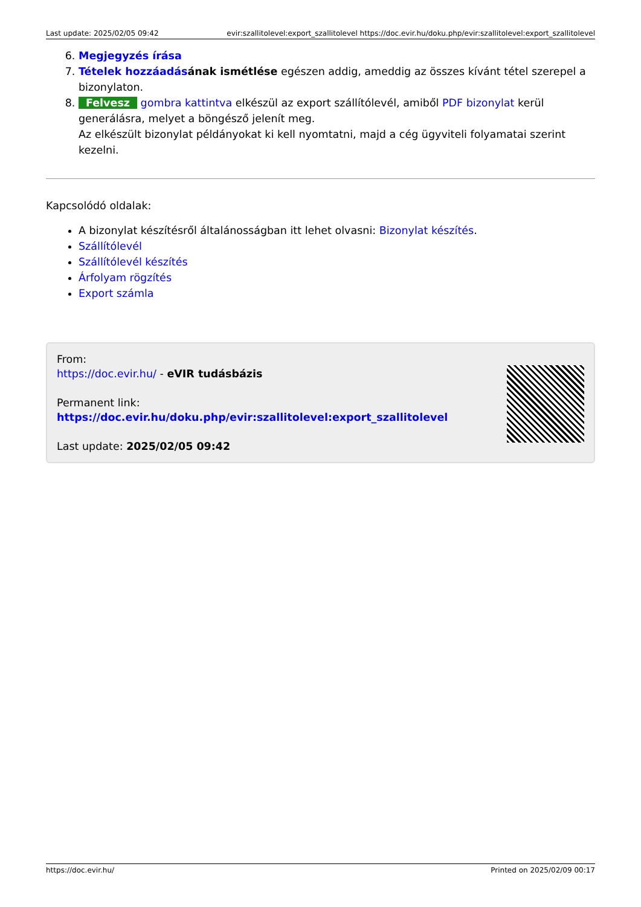Last update: 2025/02/05 09:42 evir:szallitolevel:export_szallitolevel https://doc.evir.hu/doku.php/evir:szallitolevel:export_szallitolevel
6. Megjegyzés írása
7. Tételek hozzáadás ának ismétlése egészen addig, ameddig az összes kívánt tétel szerepel a bizonylaton.
8. Felvesz gombra kattintva elkészül az export szállítólevél, amiből PDF bizonylat kerül generálásra, melyet a böngésző jelenít meg.
Az elkészült bizonylat példányokat ki kell nyomtatni, majd a cég ügyviteli folyamatai szerint kezelni.
Kapcsolódó oldalak:
A bizonylat készítésről általánosságban itt lehet olvasni: Bizonylat készítés.
Szállítólevél
Szállítólevél készítés
Árfolyam rögzítés
Export számla
From:
https://doc.evir.hu/ - eVIR tudásbázis
Permanent link:
https://doc.evir.hu/doku.php/evir:szallitolevel:export_szallitolevel
Last update: 2025/02/05 09:42
https://doc.evir.hu/ Printed on 2025/02/09 00:17